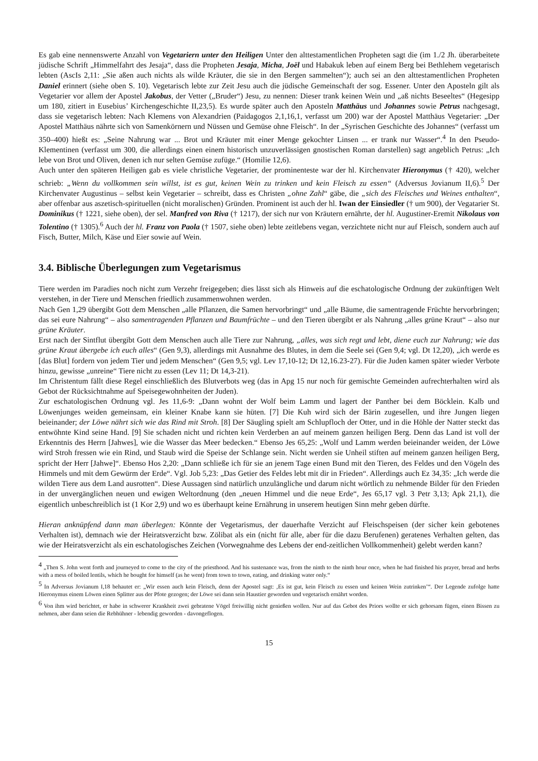Es gab eine nennenswerte Anzahl von Vegetariern unter den Heiligen Unter den alttestamentlichen Propheten sagt die (im 1./2 Jh. überarbeitete jüdische Schrift „Himmelfahrt des Jesaja“, dass die Propheten Jesaja, Micha, Joël und Habakuk leben auf einem Berg bei Bethlehem vegetarisch lebten (AscIs 2,11: „Sie aßen auch nichts als wilde Kräuter, die sie in den Bergen sammelten“); auch sei an den alttestamentlichen Propheten Daniel erinnert (siehe oben S. 10). Vegetarisch lebte zur Zeit Jesu auch die jüdische Gemeinschaft der sog. Essener. Unter den Aposteln gilt als Vegetarier vor allem der Apostel Jakobus, der Vetter („Bruder“) Jesu, zu nennen: Dieser trank keinen Wein und „aß nichts Beseeltes“ (Hegesipp um 180, zitiert in Eusebius’ Kirchengeschichte II,23,5). Es wurde später auch den Aposteln Matthäus und Johannes sowie Petrus nachgesagt, dass sie vegetarisch lebten: Nach Klemens von Alexandrien (Paidagogos 2,1,16,1, verfasst um 200) war der Apostel Matthäus Vegetarier: „Der Apostel Matthäus nährte sich von Samenkörnern und Nüssen und Gemüse ohne Fleisch“. In der „Syrischen Geschichte des Johannes“ (verfasst um 350–400) hießt es: „Seine Nahrung war ... Brot und Kräuter mit einer Menge gekochter Linsen ... er trank nur Wasser“.<sup>4</sup> In den Pseudo-Klementinen (verfasst um 300, die allerdings einen einem historisch unzuverlässigen gnostischen Roman darstellen) sagt angeblich Petrus: „Ich lebe von Brot und Oliven, denen ich nur selten Gemüse zufüge.“ (Homilie 12,6).
Auch unter den späteren Heiligen gab es viele christliche Vegetarier, der prominenteste war der hl. Kirchenvater Hieronymus († 420), welcher schrieb: „Wenn du vollkommen sein willst, ist es gut, keinen Wein zu trinken und kein Fleisch zu essen“ (Adversus Jovianum II,6).<sup>5</sup> Der Kirchenvater Augustinus – selbst kein Vegetarier – schreibt, dass es Christen „ohne Zahl“ gäbe, die „sich des Fleisches und Weines enthalten“, aber offenbar aus aszetisch-spirituellen (nicht moralischen) Gründen. Prominent ist auch der hl. Iwan der Einsiedler († um 900), der Vegatarier St. Dominikus († 1221, siehe oben), der sel. Manfred von Riva († 1217), der sich nur von Kräutern ernährte, der hl. Augustiner-Eremit Nikolaus von Tolentino († 1305).<sup>6</sup> Auch der hl. Franz von Paola († 1507, siehe oben) lebte zeitlebens vegan, verzichtete nicht nur auf Fleisch, sondern auch auf Fisch, Butter, Milch, Käse und Eier sowie auf Wein.
3.4. Biblische Überlegungen zum Vegetarismus
Tiere werden im Paradies noch nicht zum Verzehr freigegeben; dies lässt sich als Hinweis auf die eschatologische Ordnung der zukünftigen Welt verstehen, in der Tiere und Menschen friedlich zusammenwohnen werden.
Nach Gen 1,29 übergibt Gott dem Menschen „alle Pflanzen, die Samen hervorbringt“ und „alle Bäume, die samentragende Früchte hervorbringen; das sei eure Nahrung“ – also samentragenden Pflanzen und Baumfrüchte – und den Tieren übergibt er als Nahrung „alles grüne Kraut“ – also nur grüne Kräuter.
Erst nach der Sintflut übergibt Gott dem Menschen auch alle Tiere zur Nahrung, „alles, was sich regt und lebt, diene euch zur Nahrung; wie das grüne Kraut übergebe ich euch alles“ (Gen 9,3), allerdings mit Ausnahme des Blutes, in dem die Seele sei (Gen 9,4; vgl. Dt 12,20), „ich werde es [das Blut] fordern von jedem Tier und jedem Menschen“ (Gen 9,5; vgl. Lev 17,10-12; Dt 12,16.23-27). Für die Juden kamen später wieder Verbote hinzu, gewisse „unreine“ Tiere nicht zu essen (Lev 11; Dt 14,3-21).
Im Christentum fällt diese Regel einschließlich des Blutverbots weg (das in Apg 15 nur noch für gemischte Gemeinden aufrechterhalten wird als Gebot der Rücksichtnahme auf Speisegewohnheiten der Juden).
Zur eschatologischen Ordnung vgl. Jes 11,6-9: „Dann wohnt der Wolf beim Lamm und lagert der Panther bei dem Böcklein. Kalb und Löwenjunges weiden gemeinsam, ein kleiner Knabe kann sie hüten. [7] Die Kuh wird sich der Bärin zugesellen, und ihre Jungen liegen beieinander; der Löwe nährt sich wie das Rind mit Stroh. [8] Der Säugling spielt am Schlupfloch der Otter, und in die Höhle der Natter steckt das entwöhnte Kind seine Hand. [9] Sie schaden nicht und richten kein Verderben an auf meinem ganzen heiligen Berg. Denn das Land ist voll der Erkenntnis des Herrn [Jahwes], wie die Wasser das Meer bedecken.“ Ebenso Jes 65,25: „Wolf und Lamm werden beieinander weiden, der Löwe wird Stroh fressen wie ein Rind, und Staub wird die Speise der Schlange sein. Nicht werden sie Unheil stiften auf meinem ganzen heiligen Berg, spricht der Herr [Jahwe]“. Ebenso Hos 2,20: „Dann schließe ich für sie an jenem Tage einen Bund mit den Tieren, des Feldes und den Vögeln des Himmels und mit dem Gewürm der Erde“. Vgl. Job 5,23: „Das Getier des Feldes lebt mit dir in Frieden“. Allerdings auch Ez 34,35: „Ich werde die wilden Tiere aus dem Land ausrotten“. Diese Aussagen sind natürlich unzulängliche und darum nicht wörtlich zu nehmende Bilder für den Frieden in der unvergänglichen neuen und ewigen Weltordnung (den „neuen Himmel und die neue Erde“, Jes 65,17 vgl. 3 Petr 3,13; Apk 21,1), die eigentlich unbeschreiblich ist (1 Kor 2,9) und wo es überhaupt keine Ernährung in unserem heutigen Sinn mehr geben dürfte.
Hieran anknüpfend dann man überlegen: Könnte der Vegetarismus, der dauerhafte Verzicht auf Fleischspeisen (der sicher kein gebotenes Verhalten ist), demnach wie der Heiratsverzicht bzw. Zölibat als ein (nicht für alle, aber für die dazu Berufenen) geratenes Verhalten gelten, das wie der Heiratsverzicht als ein eschatologisches Zeichen (Vorwegnahme des Lebens der end-zeitlichen Vollkommenheit) gelebt werden kann?
<sup>4</sup> „Then S. John went forth and journeyed to come to the city of the priesthood. And his sustenance was, from the ninth to the ninth hour once, when he had finished his prayer, bread and herbs with a mess of boiled lentils, which he bought for himself (as he went) from town to town, eating, and drinking water only.“
<sup>5</sup> In Adversus Jovianum I,18 behautet er: „Wir essen auch kein Fleisch, denn der Apostel sagt: ‚Es ist gut, kein Fleisch zu essen und keinen Wein zutrinken’“. Der Legende zufolge hatte Hieronymus einem Löwen einen Splitter aus der Pfote gezogen; der Löwe sei dann sein Haustier geworden und vegetarisch ernährt worden.
<sup>6</sup> Von ihm wird berichtet, er habe in schwerer Krankheit zwei gebratene Vögel freiwillig nicht genießen wollen. Nur auf das Gebot des Priors wollte er sich gehorsam fügen, einen Bissen zu nehmen, aber dann seien die Rebhühner - lebendig geworden - davongeflogen.
15